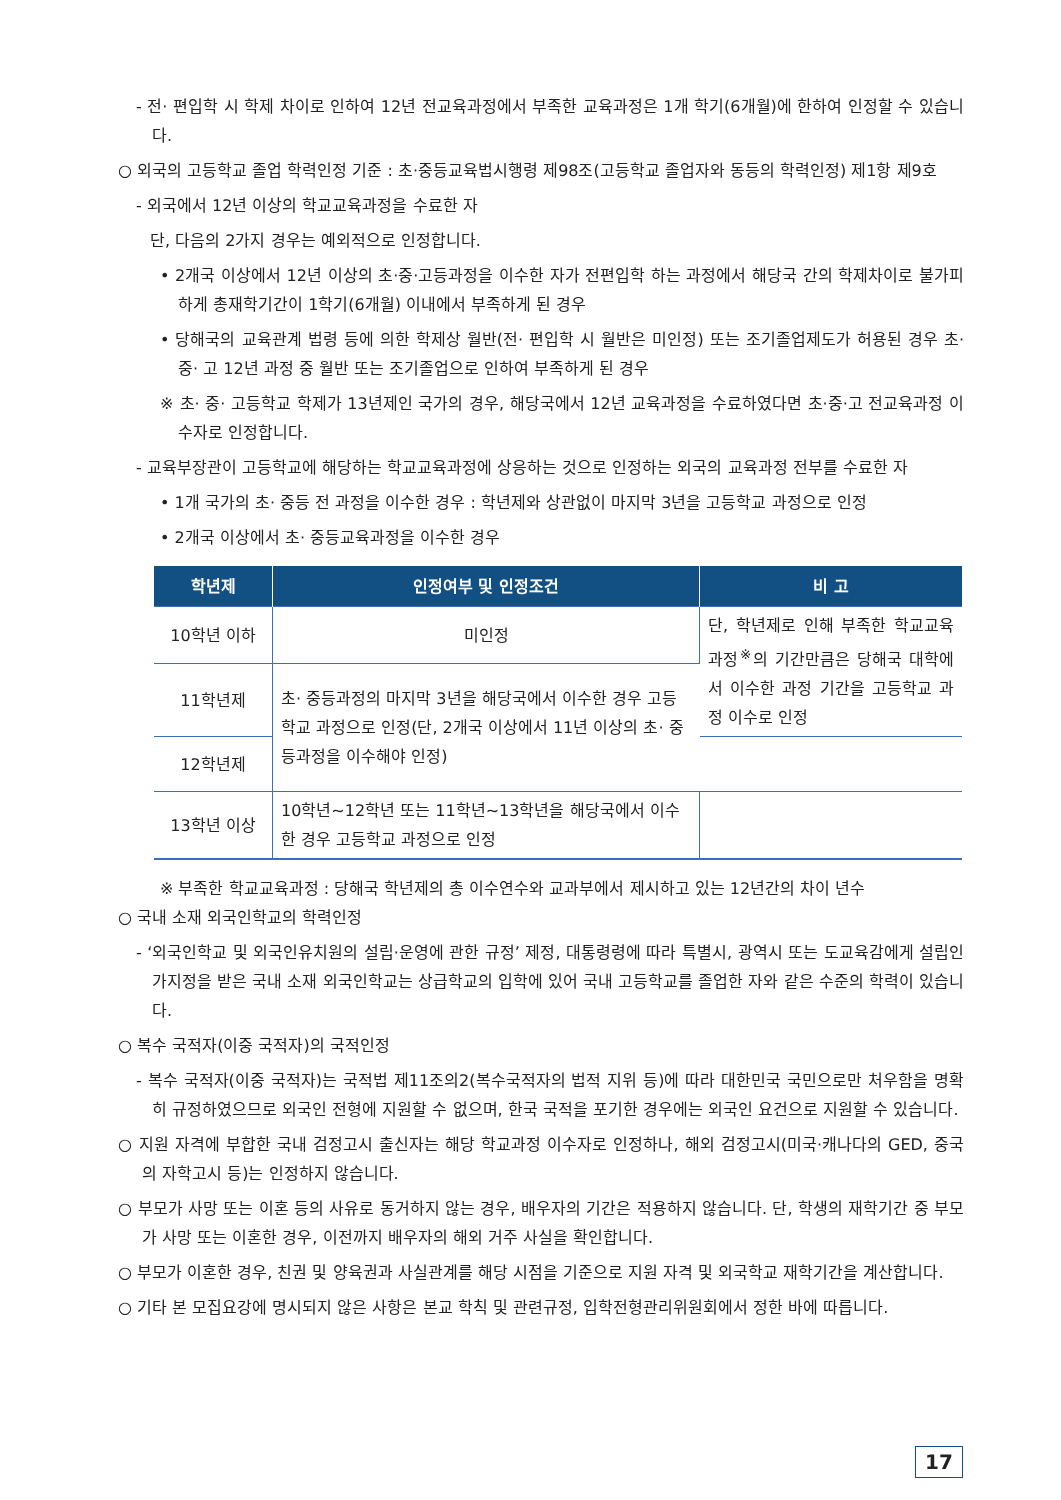- 전· 편입학 시 학제 차이로 인하여 12년 전교육과정에서 부족한 교육과정은 1개 학기(6개월)에 한하여 인정할 수 있습니다.
○ 외국의 고등학교 졸업 학력인정 기준 : 초·중등교육법시행령 제98조(고등학교 졸업자와 동등의 학력인정) 제1항 제9호
- 외국에서 12년 이상의 학교교육과정을 수료한 자
단, 다음의 2가지 경우는 예외적으로 인정합니다.
• 2개국 이상에서 12년 이상의 초·중·고등과정을 이수한 자가 전편입학 하는 과정에서 해당국 간의 학제차이로 불가피하게 총재학기간이 1학기(6개월) 이내에서 부족하게 된 경우
• 당해국의 교육관계 법령 등에 의한 학제상 월반(전· 편입학 시 월반은 미인정) 또는 조기졸업제도가 허용된 경우 초· 중· 고 12년 과정 중 월반 또는 조기졸업으로 인하여 부족하게 된 경우
※ 초· 중· 고등학교 학제가 13년제인 국가의 경우, 해당국에서 12년 교육과정을 수료하였다면 초·중·고 전교육과정 이수자로 인정합니다.
- 교육부장관이 고등학교에 해당하는 학교교육과정에 상응하는 것으로 인정하는 외국의 교육과정 전부를 수료한 자
• 1개 국가의 초· 중등 전 과정을 이수한 경우 : 학년제와 상관없이 마지막 3년을 고등학교 과정으로 인정
• 2개국 이상에서 초· 중등교육과정을 이수한 경우
| 학년제 | 인정여부 및 인정조건 | 비 고 |
| --- | --- | --- |
| 10학년 이하 | 미인정 | 단, 학년제로 인해 부족한 학교교육과정<sup>※</sup>의 기간만큼은 당해국 대학에서 이수한 과정 기간을 고등학교 과정 이수로 인정 |
| 11학년제 | 초· 중등과정의 마지막 3년을 해당국에서 이수한 경우 고등학교 과정으로 인정(단, 2개국 이상에서 11년 이상의 초· 중등과정을 이수해야 인정) | |
| 12학년제 | | |
| 13학년 이상 | 10학년~12학년 또는 11학년~13학년을 해당국에서 이수한 경우 고등학교 과정으로 인정 | |
※ 부족한 학교교육과정 : 당해국 학년제의 총 이수연수와 교과부에서 제시하고 있는 12년간의 차이 년수
○ 국내 소재 외국인학교의 학력인정
- ‘외국인학교 및 외국인유치원의 설립·운영에 관한 규정’ 제정, 대통령령에 따라 특별시, 광역시 또는 도교육감에게 설립인가지정을 받은 국내 소재 외국인학교는 상급학교의 입학에 있어 국내 고등학교를 졸업한 자와 같은 수준의 학력이 있습니다.
○ 복수 국적자(이중 국적자)의 국적인정
- 복수 국적자(이중 국적자)는 국적법 제11조의2(복수국적자의 법적 지위 등)에 따라 대한민국 국민으로만 처우함을 명확히 규정하였으므로 외국인 전형에 지원할 수 없으며, 한국 국적을 포기한 경우에는 외국인 요건으로 지원할 수 있습니다.
○ 지원 자격에 부합한 국내 검정고시 출신자는 해당 학교과정 이수자로 인정하나, 해외 검정고시(미국·캐나다의 GED, 중국의 자학고시 등)는 인정하지 않습니다.
○ 부모가 사망 또는 이혼 등의 사유로 동거하지 않는 경우, 배우자의 기간은 적용하지 않습니다. 단, 학생의 재학기간 중 부모가 사망 또는 이혼한 경우, 이전까지 배우자의 해외 거주 사실을 확인합니다.
○ 부모가 이혼한 경우, 친권 및 양육권과 사실관계를 해당 시점을 기준으로 지원 자격 및 외국학교 재학기간을 계산합니다.
○ 기타 본 모집요강에 명시되지 않은 사항은 본교 학칙 및 관련규정, 입학전형관리위원회에서 정한 바에 따릅니다.
17